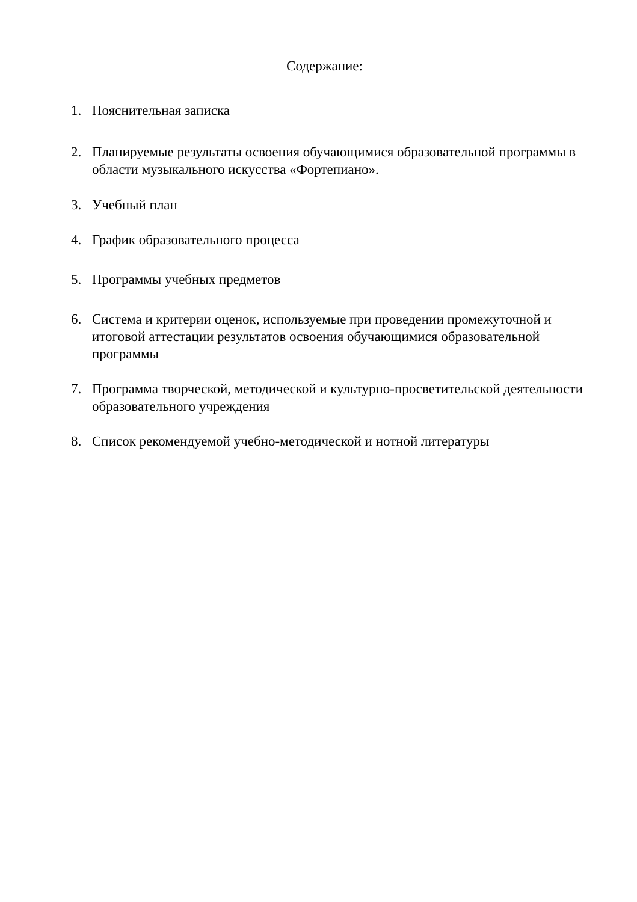Содержание:
1. Пояснительная записка
2. Планируемые результаты освоения обучающимися образовательной программы в области музыкального искусства «Фортепиано».
3. Учебный план
4. График образовательного процесса
5. Программы учебных предметов
6. Система и критерии оценок, используемые при проведении промежуточной и итоговой аттестации результатов освоения обучающимися образовательной программы
7. Программа творческой, методической и культурно-просветительской деятельности образовательного учреждения
8. Список рекомендуемой учебно-методической и нотной литературы